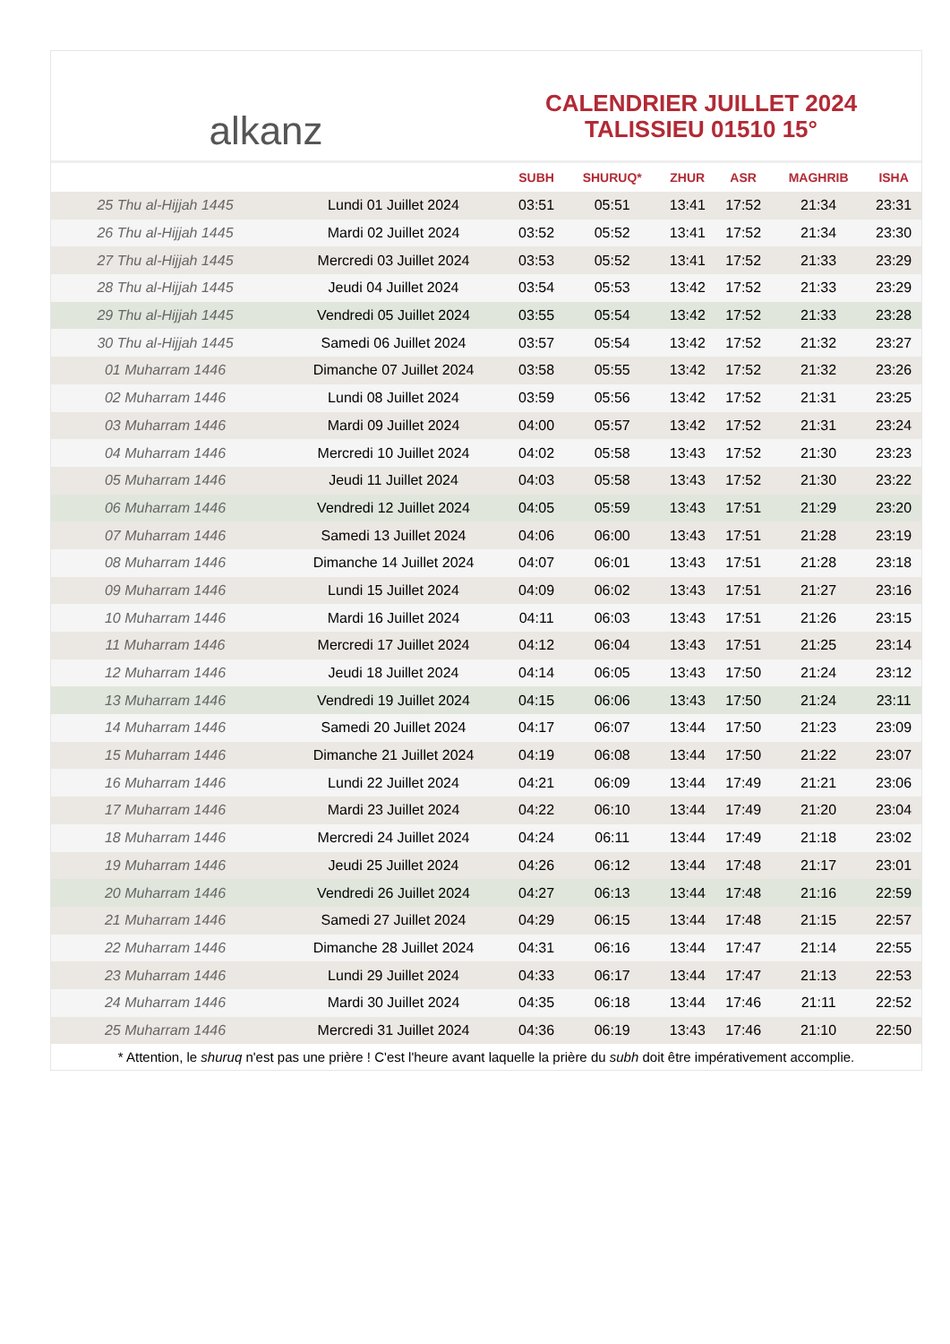alkanz
CALENDRIER JUILLET 2024
TALISSIEU 01510 15°
| | | SUBH | SHURUQ* | ZHUR | ASR | MAGHRIB | ISHA |
| --- | --- | --- | --- | --- | --- | --- | --- |
| 25 Thu al-Hijjah 1445 | Lundi 01 Juillet 2024 | 03:51 | 05:51 | 13:41 | 17:52 | 21:34 | 23:31 |
| 26 Thu al-Hijjah 1445 | Mardi 02 Juillet 2024 | 03:52 | 05:52 | 13:41 | 17:52 | 21:34 | 23:30 |
| 27 Thu al-Hijjah 1445 | Mercredi 03 Juillet 2024 | 03:53 | 05:52 | 13:41 | 17:52 | 21:33 | 23:29 |
| 28 Thu al-Hijjah 1445 | Jeudi 04 Juillet 2024 | 03:54 | 05:53 | 13:42 | 17:52 | 21:33 | 23:29 |
| 29 Thu al-Hijjah 1445 | Vendredi 05 Juillet 2024 | 03:55 | 05:54 | 13:42 | 17:52 | 21:33 | 23:28 |
| 30 Thu al-Hijjah 1445 | Samedi 06 Juillet 2024 | 03:57 | 05:54 | 13:42 | 17:52 | 21:32 | 23:27 |
| 01 Muharram 1446 | Dimanche 07 Juillet 2024 | 03:58 | 05:55 | 13:42 | 17:52 | 21:32 | 23:26 |
| 02 Muharram 1446 | Lundi 08 Juillet 2024 | 03:59 | 05:56 | 13:42 | 17:52 | 21:31 | 23:25 |
| 03 Muharram 1446 | Mardi 09 Juillet 2024 | 04:00 | 05:57 | 13:42 | 17:52 | 21:31 | 23:24 |
| 04 Muharram 1446 | Mercredi 10 Juillet 2024 | 04:02 | 05:58 | 13:43 | 17:52 | 21:30 | 23:23 |
| 05 Muharram 1446 | Jeudi 11 Juillet 2024 | 04:03 | 05:58 | 13:43 | 17:52 | 21:30 | 23:22 |
| 06 Muharram 1446 | Vendredi 12 Juillet 2024 | 04:05 | 05:59 | 13:43 | 17:51 | 21:29 | 23:20 |
| 07 Muharram 1446 | Samedi 13 Juillet 2024 | 04:06 | 06:00 | 13:43 | 17:51 | 21:28 | 23:19 |
| 08 Muharram 1446 | Dimanche 14 Juillet 2024 | 04:07 | 06:01 | 13:43 | 17:51 | 21:28 | 23:18 |
| 09 Muharram 1446 | Lundi 15 Juillet 2024 | 04:09 | 06:02 | 13:43 | 17:51 | 21:27 | 23:16 |
| 10 Muharram 1446 | Mardi 16 Juillet 2024 | 04:11 | 06:03 | 13:43 | 17:51 | 21:26 | 23:15 |
| 11 Muharram 1446 | Mercredi 17 Juillet 2024 | 04:12 | 06:04 | 13:43 | 17:51 | 21:25 | 23:14 |
| 12 Muharram 1446 | Jeudi 18 Juillet 2024 | 04:14 | 06:05 | 13:43 | 17:50 | 21:24 | 23:12 |
| 13 Muharram 1446 | Vendredi 19 Juillet 2024 | 04:15 | 06:06 | 13:43 | 17:50 | 21:24 | 23:11 |
| 14 Muharram 1446 | Samedi 20 Juillet 2024 | 04:17 | 06:07 | 13:44 | 17:50 | 21:23 | 23:09 |
| 15 Muharram 1446 | Dimanche 21 Juillet 2024 | 04:19 | 06:08 | 13:44 | 17:50 | 21:22 | 23:07 |
| 16 Muharram 1446 | Lundi 22 Juillet 2024 | 04:21 | 06:09 | 13:44 | 17:49 | 21:21 | 23:06 |
| 17 Muharram 1446 | Mardi 23 Juillet 2024 | 04:22 | 06:10 | 13:44 | 17:49 | 21:20 | 23:04 |
| 18 Muharram 1446 | Mercredi 24 Juillet 2024 | 04:24 | 06:11 | 13:44 | 17:49 | 21:18 | 23:02 |
| 19 Muharram 1446 | Jeudi 25 Juillet 2024 | 04:26 | 06:12 | 13:44 | 17:48 | 21:17 | 23:01 |
| 20 Muharram 1446 | Vendredi 26 Juillet 2024 | 04:27 | 06:13 | 13:44 | 17:48 | 21:16 | 22:59 |
| 21 Muharram 1446 | Samedi 27 Juillet 2024 | 04:29 | 06:15 | 13:44 | 17:48 | 21:15 | 22:57 |
| 22 Muharram 1446 | Dimanche 28 Juillet 2024 | 04:31 | 06:16 | 13:44 | 17:47 | 21:14 | 22:55 |
| 23 Muharram 1446 | Lundi 29 Juillet 2024 | 04:33 | 06:17 | 13:44 | 17:47 | 21:13 | 22:53 |
| 24 Muharram 1446 | Mardi 30 Juillet 2024 | 04:35 | 06:18 | 13:44 | 17:46 | 21:11 | 22:52 |
| 25 Muharram 1446 | Mercredi 31 Juillet 2024 | 04:36 | 06:19 | 13:43 | 17:46 | 21:10 | 22:50 |
* Attention, le shuruq n'est pas une prière ! C'est l'heure avant laquelle la prière du subh doit être impérativement accomplie.